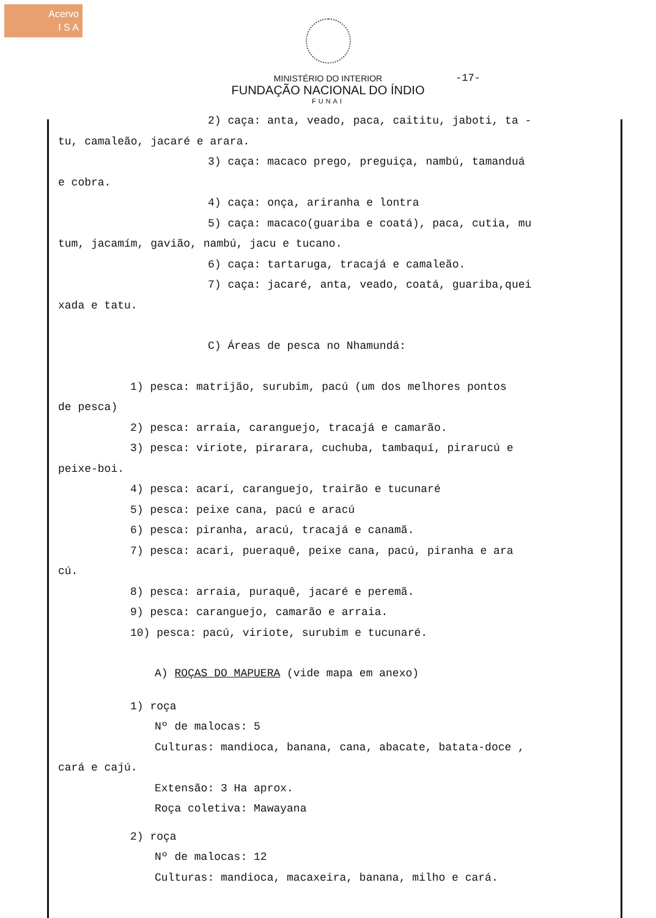Acervo
I S A
MINISTÉRIO DO INTERIOR
FUNDAÇÃO NACIONAL DO ÍNDIO
FUNAI
-17-
2) caça: anta, veado, paca, caititu, jaboti, ta -
tu, camaleão, jacaré e arara.
3) caça: macaco prego, preguiça, nambú, tamanduá
e cobra.
4) caça: onça, ariranha e lontra
5) caça: macaco(guariba e coatá), paca, cutia, mu
tum, jacamím, gavião, nambú, jacu e tucano.
6) caça: tartaruga, tracajá e camaleão.
7) caça: jacaré, anta, veado, coatá, guariba,quei
xada e tatu.
C) Áreas de pesca no Nhamundá:
1) pesca: matrijão, surubim, pacú (um dos melhores pontos
de pesca)
2) pesca: arraia, caranguejo, tracajá e camarão.
3) pesca: viriote, pirarara, cuchuba, tambaquí, pirarucú e
peixe-boi.
4) pesca: acarí, caranguejo, trairão e tucunaré
5) pesca: peixe cana, pacú e aracú
6) pesca: piranha, aracú, tracajá e canamã.
7) pesca: acari, pueraquê, peixe cana, pacú, piranha e ara
cú.
8) pesca: arraia, puraquê, jacaré e peremã.
9) pesca: caranguejo, camarão e arraia.
10) pesca: pacú, viriote, surubim e tucunaré.
A) ROÇAS DO MAPUERA (vide mapa em anexo)
1) roça
Nº de malocas: 5
Culturas: mandioca, banana, cana, abacate, batata-doce ,
cará e cajú.
Extensão: 3 Ha aprox.
Roça coletiva: Mawayana
2) roça
Nº de malocas: 12
Culturas: mandioca, macaxeira, banana, milho e cará.